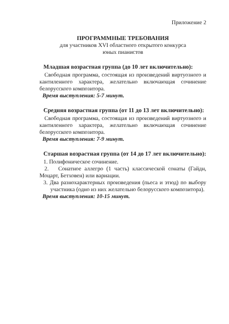Приложение 2
ПРОГРАММНЫЕ ТРЕБОВАНИЯ
для участников XVI областного открытого конкурса
юных пианистов
Младшая возрастная группа (до 10 лет включительно):
Свободная программа, состоящая из произведений виртуозного и кантиленного характера, желательно включающая сочинение белорусского композитора.
Время выступления: 5-7 минут.
Средняя возрастная группа (от 11 до 13 лет включительно):
Свободная программа, состоящая из произведений виртуозного и кантиленного характера, желательно включающая сочинение белорусского композитора.
Время выступления: 7-9 минут.
Старшая возрастная группа (от 14 до 17 лет включительно):
1. Полифоническое сочинение.
2. Сонатное аллегро (1 часть) классической сонаты (Гайдн, Моцарт, Бетховен) или вариации.
3. Два разнохарактерных произведения (пьеса и этюд) по выбору участника (одно из них желательно белорусского композитора).
Время выступления: 10-15 минут.